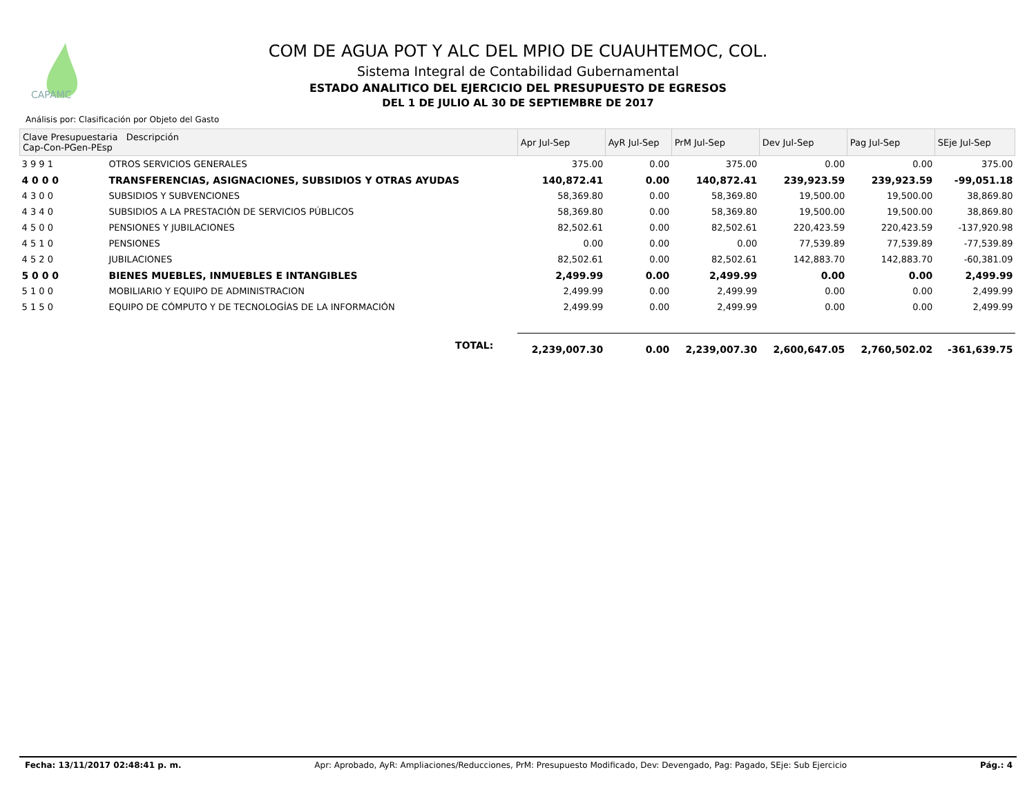CAPAMC
COM DE AGUA POT Y ALC DEL MPIO DE CUAUHTEMOC, COL.
Sistema Integral de Contabilidad Gubernamental
ESTADO ANALITICO DEL EJERCICIO DEL PRESUPUESTO DE EGRESOS
DEL 1 DE JULIO AL 30 DE SEPTIEMBRE DE 2017
Análisis por: Clasificación por Objeto del Gasto
| Clave Presupuestaria Descripción Cap-Con-PGen-PEsp | | Apr Jul-Sep | AyR Jul-Sep | PrM Jul-Sep | Dev Jul-Sep | Pag Jul-Sep | SEje Jul-Sep |
| --- | --- | --- | --- | --- | --- | --- | --- |
| 3 9 9 1 | OTROS SERVICIOS GENERALES | 375.00 | 0.00 | 375.00 | 0.00 | 0.00 | 375.00 |
| 4 0 0 0 | TRANSFERENCIAS, ASIGNACIONES, SUBSIDIOS Y OTRAS AYUDAS | 140,872.41 | 0.00 | 140,872.41 | 239,923.59 | 239,923.59 | -99,051.18 |
| 4 3 0 0 | SUBSIDIOS Y SUBVENCIONES | 58,369.80 | 0.00 | 58,369.80 | 19,500.00 | 19,500.00 | 38,869.80 |
| 4 3 4 0 | SUBSIDIOS A LA PRESTACIÓN DE SERVICIOS PÚBLICOS | 58,369.80 | 0.00 | 58,369.80 | 19,500.00 | 19,500.00 | 38,869.80 |
| 4 5 0 0 | PENSIONES Y JUBILACIONES | 82,502.61 | 0.00 | 82,502.61 | 220,423.59 | 220,423.59 | -137,920.98 |
| 4 5 1 0 | PENSIONES | 0.00 | 0.00 | 0.00 | 77,539.89 | 77,539.89 | -77,539.89 |
| 4 5 2 0 | JUBILACIONES | 82,502.61 | 0.00 | 82,502.61 | 142,883.70 | 142,883.70 | -60,381.09 |
| 5 0 0 0 | BIENES MUEBLES, INMUEBLES E INTANGIBLES | 2,499.99 | 0.00 | 2,499.99 | 0.00 | 0.00 | 2,499.99 |
| 5 1 0 0 | MOBILIARIO Y EQUIPO DE ADMINISTRACION | 2,499.99 | 0.00 | 2,499.99 | 0.00 | 0.00 | 2,499.99 |
| 5 1 5 0 | EQUIPO DE CÓMPUTO Y DE TECNOLOGÍAS DE LA INFORMACIÓN | 2,499.99 | 0.00 | 2,499.99 | 0.00 | 0.00 | 2,499.99 |
| | TOTAL: | 2,239,007.30 | 0.00 | 2,239,007.30 | 2,600,647.05 | 2,760,502.02 | -361,639.75 |
Fecha: 13/11/2017 02:48:41 p. m. Apr: Aprobado, AyR: Ampliaciones/Reducciones, PrM: Presupuesto Modificado, Dev: Devengado, Pag: Pagado, SEje: Sub Ejercicio Pág.: 4